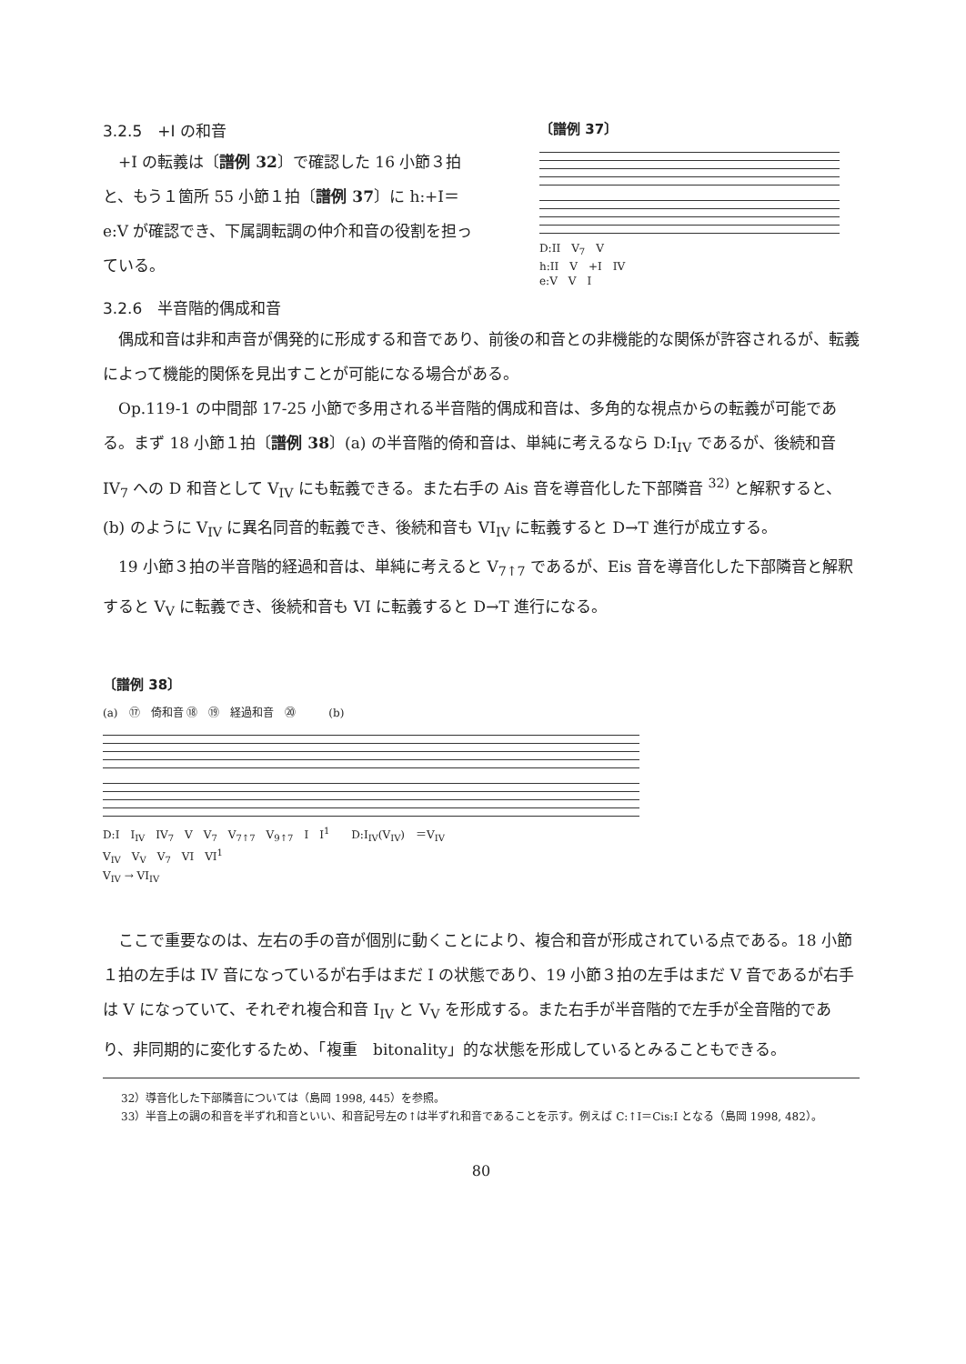3.2.5　+I の和音
+I の転義は〔譜例 32〕で確認した 16 小節３拍と、もう１箇所 55 小節１拍〔譜例 37〕に h:+I＝e:V が確認でき、下属調転調の仲介和音の役割を担っている。
〔譜例 37〕
D:II　V<sub>7</sub>　V
h:II　V　+I　IV
e:V　V　I
3.2.6　半音階的偶成和音
偶成和音は非和声音が偶発的に形成する和音であり、前後の和音との非機能的な関係が許容されるが、転義によって機能的関係を見出すことが可能になる場合がある。
Op.119-1 の中間部 17-25 小節で多用される半音階的偶成和音は、多角的な視点からの転義が可能である。まず 18 小節１拍〔譜例 38〕(a) の半音階的倚和音は、単純に考えるなら D:I<sub>IV</sub> であるが、後続和音 IV<sub>7</sub> への D 和音として V<sub>IV</sub> にも転義できる。また右手の Ais 音を導音化した下部隣音 <sup>32)</sup> と解釈すると、(b) のように V<sub>IV</sub> に異名同音的転義でき、後続和音も VI<sub>IV</sub> に転義すると D→T 進行が成立する。
19 小節３拍の半音階的経過和音は、単純に考えると V<sub>7↑7</sub> であるが、Eis 音を導音化した下部隣音と解釈すると V<sub>V</sub> に転義でき、後続和音も VI に転義すると D→T 進行になる。
〔譜例 38〕
(a)　⑰　倚和音 ⑱　⑲　経過和音　⑳　　　(b)
D:I　I<sub>IV</sub>　IV<sub>7</sub>　V　V<sub>7</sub>　V<sub>7↑7</sub>　V<sub>9↑7</sub>　I　I<sup>1</sup>　　D:I<sub>IV</sub>(V<sub>IV</sub>)　＝V<sub>IV</sub>
V<sub>IV</sub>　V<sub>V</sub>　V<sub>7</sub>　VI　VI<sup>1</sup>
V<sub>IV</sub> → VI<sub>IV</sub>
ここで重要なのは、左右の手の音が個別に動くことにより、複合和音が形成されている点である。18 小節１拍の左手は IV 音になっているが右手はまだ I の状態であり、19 小節３拍の左手はまだ V 音であるが右手は V になっていて、それぞれ複合和音 I<sub>IV</sub> と V<sub>V</sub> を形成する。また右手が半音階的で左手が全音階的であり、非同期的に変化するため、「複重　bitonality」的な状態を形成しているとみることもできる。
32）導音化した下部隣音については（島岡 1998, 445）を参照。
33）半音上の調の和音を半ずれ和音といい、和音記号左の↑は半ずれ和音であることを示す。例えば C:↑I＝Cis:I となる（島岡 1998, 482）。
80